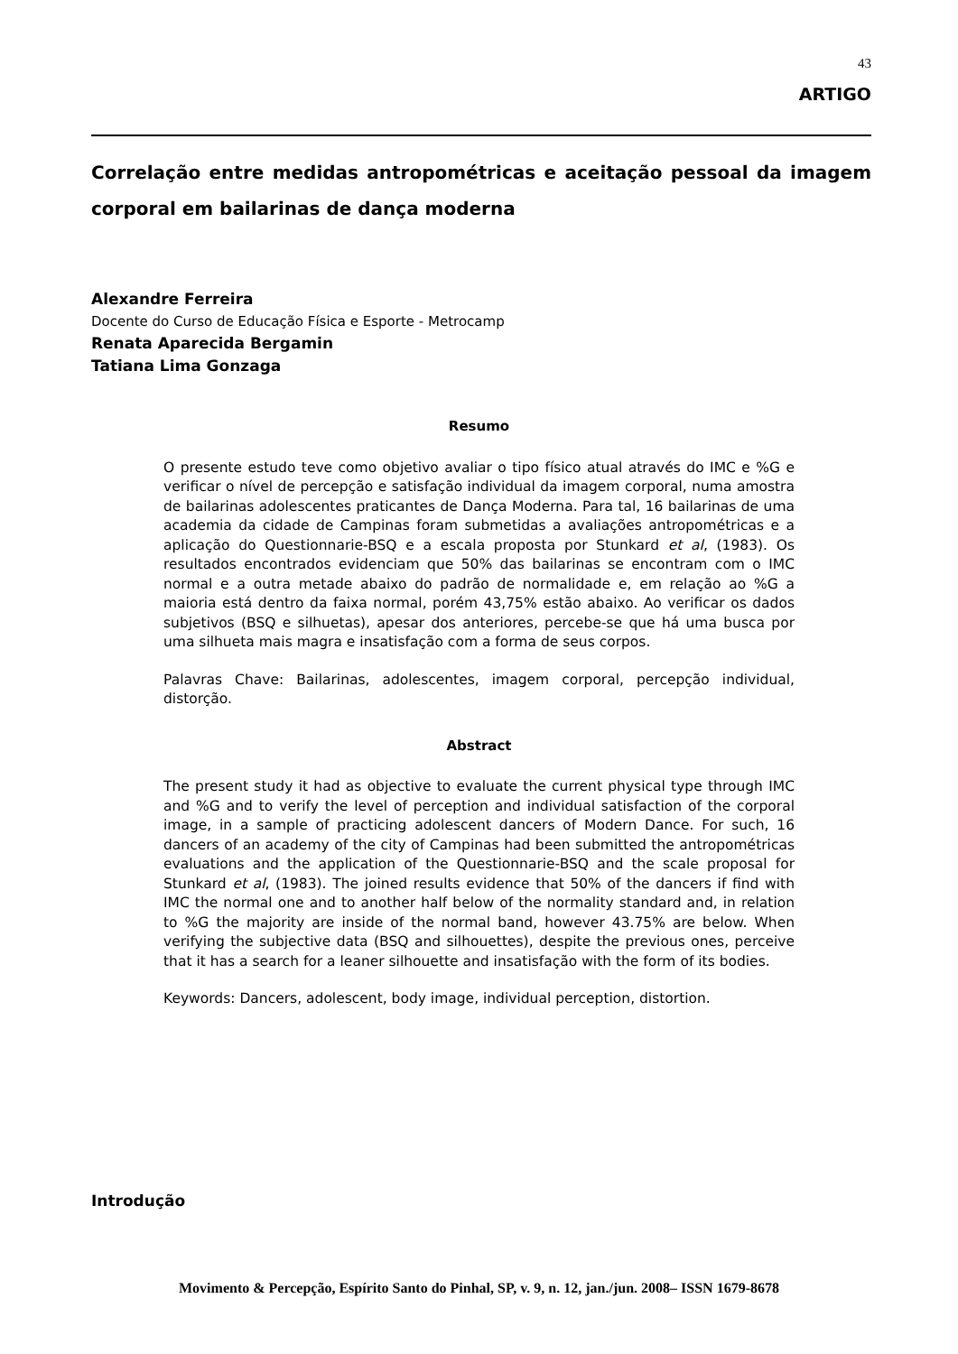43
ARTIGO
Correlação entre medidas antropométricas e aceitação pessoal da imagem corporal em bailarinas de dança moderna
Alexandre Ferreira
Docente do Curso de Educação Física e Esporte - Metrocamp
Renata Aparecida Bergamin
Tatiana Lima Gonzaga
Resumo
O presente estudo teve como objetivo avaliar o tipo físico atual através do IMC e %G e verificar o nível de percepção e satisfação individual da imagem corporal, numa amostra de bailarinas adolescentes praticantes de Dança Moderna. Para tal, 16 bailarinas de uma academia da cidade de Campinas foram submetidas a avaliações antropométricas e a aplicação do Questionnarie-BSQ e a escala proposta por Stunkard et al, (1983). Os resultados encontrados evidenciam que 50% das bailarinas se encontram com o IMC normal e a outra metade abaixo do padrão de normalidade e, em relação ao %G a maioria está dentro da faixa normal, porém 43,75% estão abaixo. Ao verificar os dados subjetivos (BSQ e silhuetas), apesar dos anteriores, percebe-se que há uma busca por uma silhueta mais magra e insatisfação com a forma de seus corpos.
Palavras Chave: Bailarinas, adolescentes, imagem corporal, percepção individual, distorção.
Abstract
The present study it had as objective to evaluate the current physical type through IMC and %G and to verify the level of perception and individual satisfaction of the corporal image, in a sample of practicing adolescent dancers of Modern Dance. For such, 16 dancers of an academy of the city of Campinas had been submitted the antropométricas evaluations and the application of the Questionnarie-BSQ and the scale proposal for Stunkard et al, (1983). The joined results evidence that 50% of the dancers if find with IMC the normal one and to another half below of the normality standard and, in relation to %G the majority are inside of the normal band, however 43.75% are below. When verifying the subjective data (BSQ and silhouettes), despite the previous ones, perceive that it has a search for a leaner silhouette and insatisfação with the form of its bodies.
Keywords: Dancers, adolescent, body image, individual perception, distortion.
Introdução
Movimento & Percepção, Espírito Santo do Pinhal, SP, v. 9, n. 12, jan./jun. 2008– ISSN 1679-8678